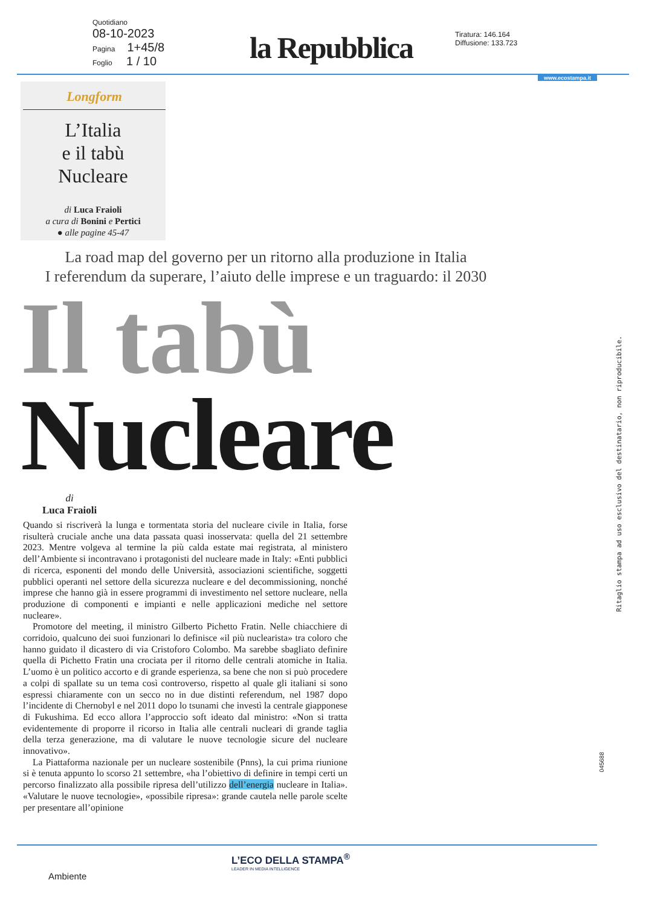Quotidiano
08-10-2023
Pagina 1+45/8
Foglio 1 / 10
la Repubblica
Tiratura: 146.164
Diffusione: 133.723
www.ecostampa.it
Longform
L’Italia
e il tabù
Nucleare
di Luca Fraioli
a cura di Bonini e Pertici
● alle pagine 45-47
La road map del governo per un ritorno alla produzione in Italia
I referendum da superare, l’aiuto delle imprese e un traguardo: il 2030
Il tabù
Nucleare
di
Luca Fraioli
Quando si riscriverà la lunga e tormentata storia del nucleare civile in Italia, forse risulterà cruciale anche una data passata quasi inosservata: quella del 21 settembre 2023. Mentre volgeva al termine la più calda estate mai registrata, al ministero dell’Ambiente si incontravano i protagonisti del nucleare made in Italy: «Enti pubblici di ricerca, esponenti del mondo delle Università, associazioni scientifiche, soggetti pubblici operanti nel settore della sicurezza nucleare e del decommissioning, nonché imprese che hanno già in essere programmi di investimento nel settore nucleare, nella produzione di componenti e impianti e nelle applicazioni mediche nel settore nucleare».
Promotore del meeting, il ministro Gilberto Pichetto Fratin. Nelle chiacchiere di corridoio, qualcuno dei suoi funzionari lo definisce «il più nuclearista» tra coloro che hanno guidato il dicastero di via Cristoforo Colombo. Ma sarebbe sbagliato definire quella di Pichetto Fratin una crociata per il ritorno delle centrali atomiche in Italia. L’uomo è un politico accorto e di grande esperienza, sa bene che non si può procedere a colpi di spallate su un tema così controverso, rispetto al quale gli italiani si sono espressi chiaramente con un secco no in due distinti referendum, nel 1987 dopo l’incidente di Chernobyl e nel 2011 dopo lo tsunami che investì la centrale giapponese di Fukushima. Ed ecco allora l’approccio soft ideato dal ministro: «Non si tratta evidentemente di proporre il ricorso in Italia alle centrali nucleari di grande taglia della terza generazione, ma di valutare le nuove tecnologie sicure del nucleare innovativo».
La Piattaforma nazionale per un nucleare sostenibile (Pnns), la cui prima riunione si è tenuta appunto lo scorso 21 settembre, «ha l’obiettivo di definire in tempi certi un percorso finalizzato alla possibile ripresa dell’utilizzo dell’energia nucleare in Italia». «Valutare le nuove tecnologie», «possibile ripresa»: grande cautela nelle parole scelte per presentare all’opinione
Ritaglio stampa ad uso esclusivo del destinatario, non riproducibile.
045688
L’ECO DELLA STAMPA<sup>®</sup>
LEADER IN MEDIA INTELLIGENCE
Ambiente